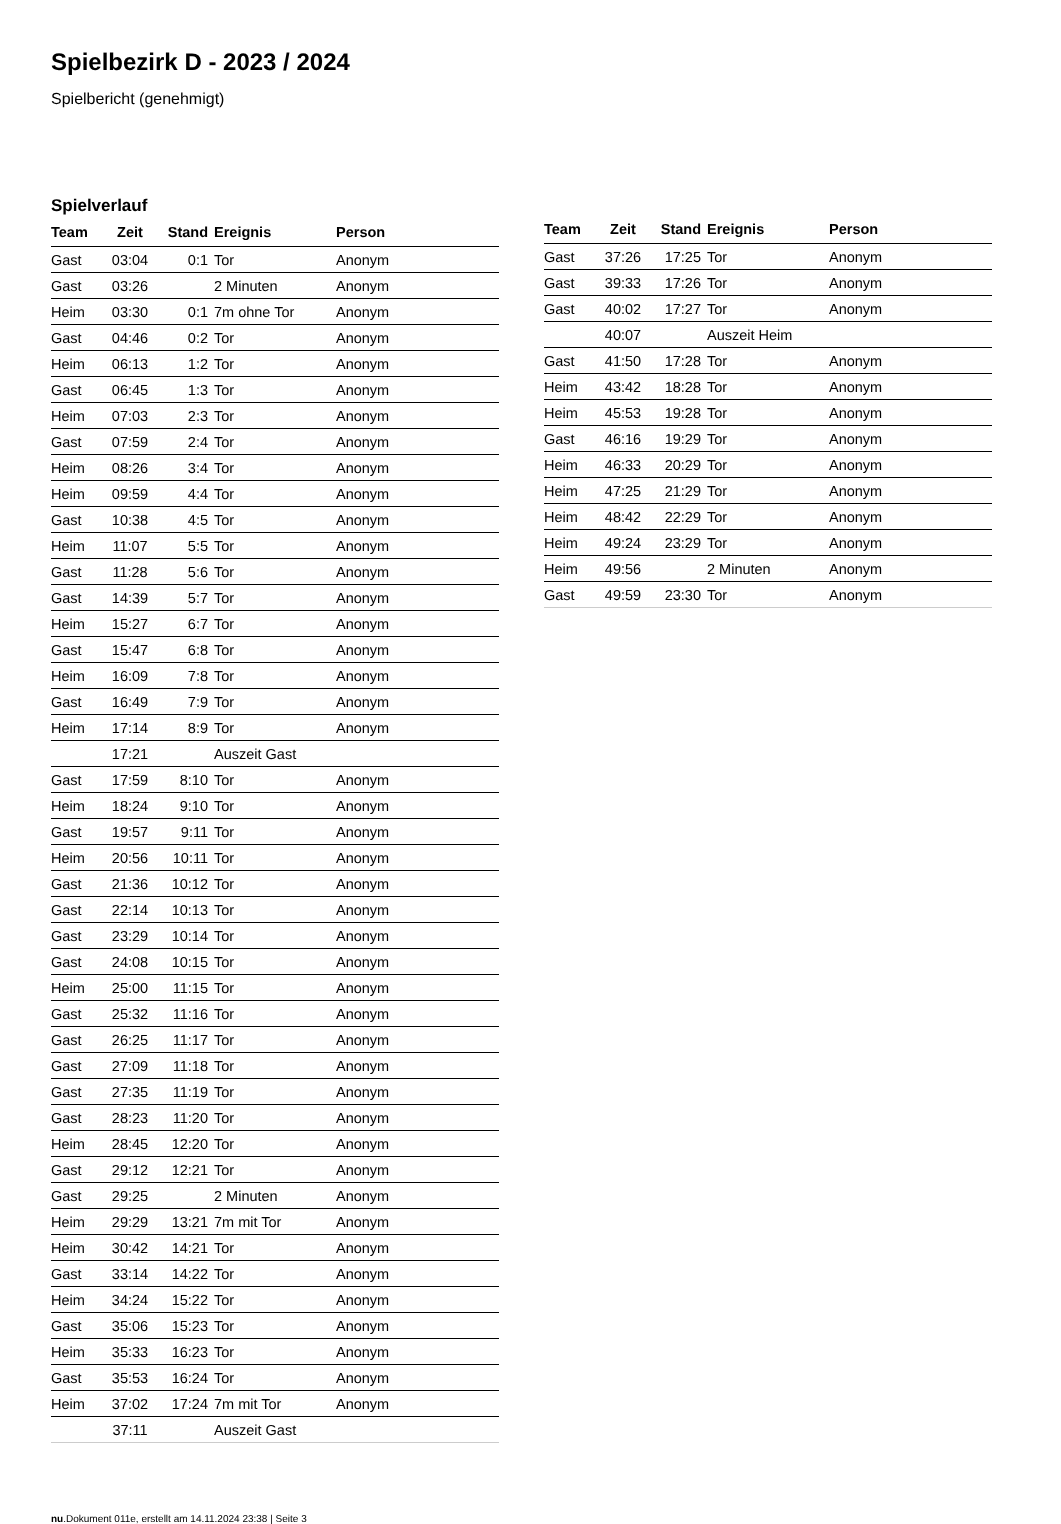Spielbezirk D - 2023 / 2024
Spielbericht (genehmigt)
Spielverlauf
| Team | Zeit | Stand | Ereignis | Person |
| --- | --- | --- | --- | --- |
| Gast | 03:04 | 0:1 | Tor | Anonym |
| Gast | 03:26 | | 2 Minuten | Anonym |
| Heim | 03:30 | 0:1 | 7m ohne Tor | Anonym |
| Gast | 04:46 | 0:2 | Tor | Anonym |
| Heim | 06:13 | 1:2 | Tor | Anonym |
| Gast | 06:45 | 1:3 | Tor | Anonym |
| Heim | 07:03 | 2:3 | Tor | Anonym |
| Gast | 07:59 | 2:4 | Tor | Anonym |
| Heim | 08:26 | 3:4 | Tor | Anonym |
| Heim | 09:59 | 4:4 | Tor | Anonym |
| Gast | 10:38 | 4:5 | Tor | Anonym |
| Heim | 11:07 | 5:5 | Tor | Anonym |
| Gast | 11:28 | 5:6 | Tor | Anonym |
| Gast | 14:39 | 5:7 | Tor | Anonym |
| Heim | 15:27 | 6:7 | Tor | Anonym |
| Gast | 15:47 | 6:8 | Tor | Anonym |
| Heim | 16:09 | 7:8 | Tor | Anonym |
| Gast | 16:49 | 7:9 | Tor | Anonym |
| Heim | 17:14 | 8:9 | Tor | Anonym |
| | 17:21 | | Auszeit Gast | |
| Gast | 17:59 | 8:10 | Tor | Anonym |
| Heim | 18:24 | 9:10 | Tor | Anonym |
| Gast | 19:57 | 9:11 | Tor | Anonym |
| Heim | 20:56 | 10:11 | Tor | Anonym |
| Gast | 21:36 | 10:12 | Tor | Anonym |
| Gast | 22:14 | 10:13 | Tor | Anonym |
| Gast | 23:29 | 10:14 | Tor | Anonym |
| Gast | 24:08 | 10:15 | Tor | Anonym |
| Heim | 25:00 | 11:15 | Tor | Anonym |
| Gast | 25:32 | 11:16 | Tor | Anonym |
| Gast | 26:25 | 11:17 | Tor | Anonym |
| Gast | 27:09 | 11:18 | Tor | Anonym |
| Gast | 27:35 | 11:19 | Tor | Anonym |
| Gast | 28:23 | 11:20 | Tor | Anonym |
| Heim | 28:45 | 12:20 | Tor | Anonym |
| Gast | 29:12 | 12:21 | Tor | Anonym |
| Gast | 29:25 | | 2 Minuten | Anonym |
| Heim | 29:29 | 13:21 | 7m mit Tor | Anonym |
| Heim | 30:42 | 14:21 | Tor | Anonym |
| Gast | 33:14 | 14:22 | Tor | Anonym |
| Heim | 34:24 | 15:22 | Tor | Anonym |
| Gast | 35:06 | 15:23 | Tor | Anonym |
| Heim | 35:33 | 16:23 | Tor | Anonym |
| Gast | 35:53 | 16:24 | Tor | Anonym |
| Heim | 37:02 | 17:24 | 7m mit Tor | Anonym |
| | 37:11 | | Auszeit Gast | |
| Team | Zeit | Stand | Ereignis | Person |
| --- | --- | --- | --- | --- |
| Gast | 37:26 | 17:25 | Tor | Anonym |
| Gast | 39:33 | 17:26 | Tor | Anonym |
| Gast | 40:02 | 17:27 | Tor | Anonym |
| | 40:07 | | Auszeit Heim | |
| Gast | 41:50 | 17:28 | Tor | Anonym |
| Heim | 43:42 | 18:28 | Tor | Anonym |
| Heim | 45:53 | 19:28 | Tor | Anonym |
| Gast | 46:16 | 19:29 | Tor | Anonym |
| Heim | 46:33 | 20:29 | Tor | Anonym |
| Heim | 47:25 | 21:29 | Tor | Anonym |
| Heim | 48:42 | 22:29 | Tor | Anonym |
| Heim | 49:24 | 23:29 | Tor | Anonym |
| Heim | 49:56 | | 2 Minuten | Anonym |
| Gast | 49:59 | 23:30 | Tor | Anonym |
nu.Dokument 011e, erstellt am 14.11.2024 23:38 | Seite 3